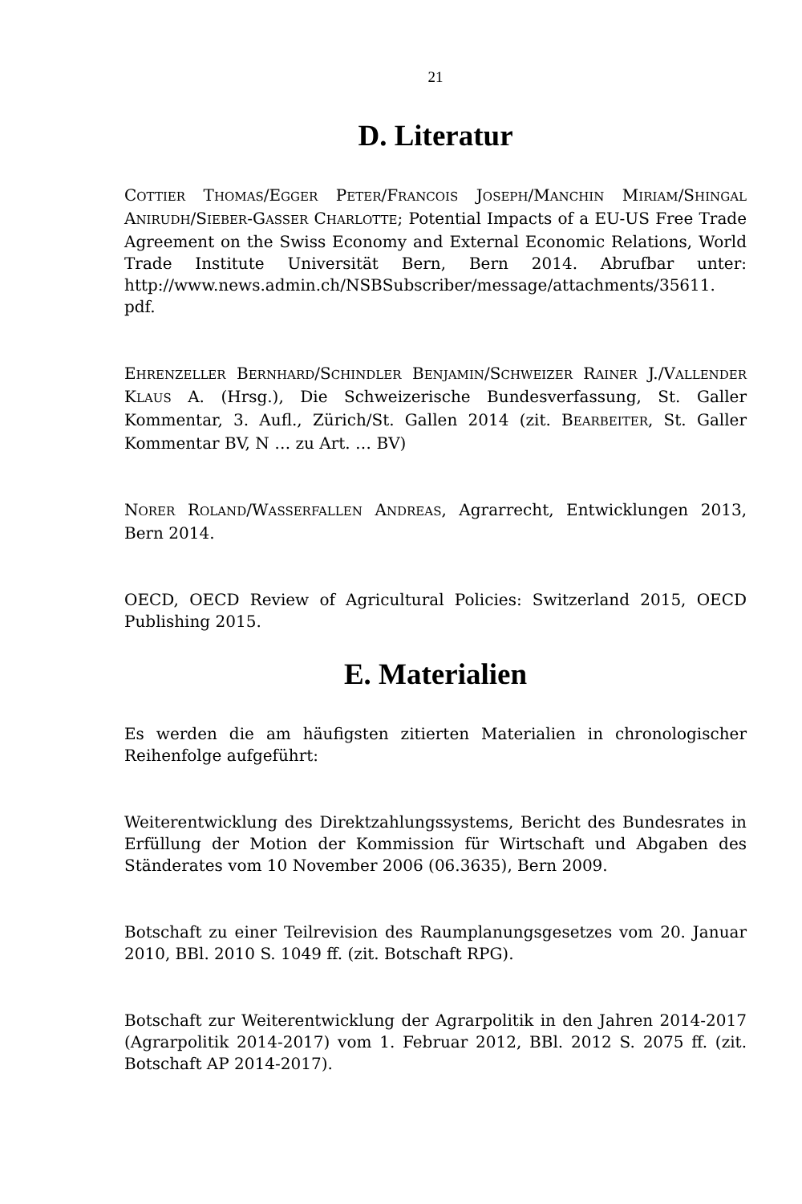21
D. Literatur
COTTIER THOMAS/EGGER PETER/FRANCOIS JOSEPH/MANCHIN MIRIAM/SHINGAL ANIRUDH/SIEBER-GASSER CHARLOTTE; Potential Impacts of a EU-US Free Trade Agreement on the Swiss Economy and External Economic Relations, World Trade Institute Universität Bern, Bern 2014. Abrufbar unter: http://www.news.admin.ch/NSBSubscriber/message/attachments/35611. pdf.
EHRENZELLER BERNHARD/SCHINDLER BENJAMIN/SCHWEIZER RAINER J./VALLENDER KLAUS A. (Hrsg.), Die Schweizerische Bundesverfassung, St. Galler Kommentar, 3. Aufl., Zürich/St. Gallen 2014 (zit. BEARBEITER, St. Galler Kommentar BV, N … zu Art. … BV)
NORER ROLAND/WASSERFALLEN ANDREAS, Agrarrecht, Entwicklungen 2013, Bern 2014.
OECD, OECD Review of Agricultural Policies: Switzerland 2015, OECD Publishing 2015.
E. Materialien
Es werden die am häufigsten zitierten Materialien in chronologischer Reihenfolge aufgeführt:
Weiterentwicklung des Direktzahlungssystems, Bericht des Bundesrates in Erfüllung der Motion der Kommission für Wirtschaft und Abgaben des Ständerates vom 10 November 2006 (06.3635), Bern 2009.
Botschaft zu einer Teilrevision des Raumplanungsgesetzes vom 20. Januar 2010, BBl. 2010 S. 1049 ff. (zit. Botschaft RPG).
Botschaft zur Weiterentwicklung der Agrarpolitik in den Jahren 2014-2017 (Agrarpolitik 2014-2017) vom 1. Februar 2012, BBl. 2012 S. 2075 ff. (zit. Botschaft AP 2014-2017).